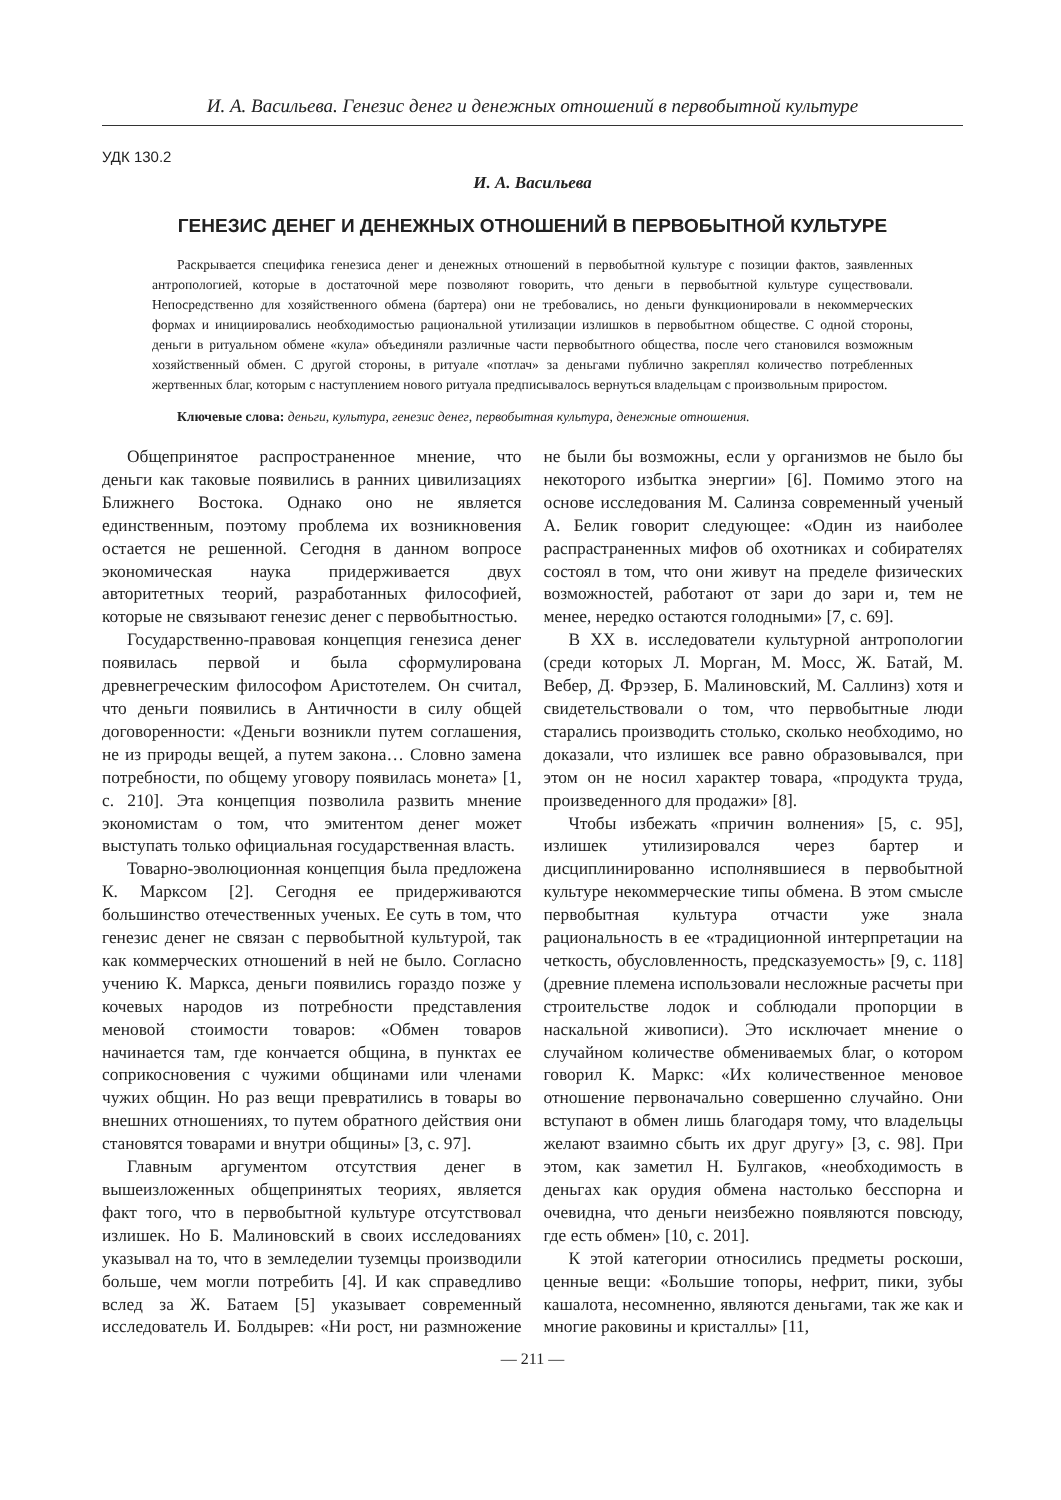И. А. Васильева. Генезис денег и денежных отношений в первобытной культуре
УДК 130.2
И. А. Васильева
ГЕНЕЗИС ДЕНЕГ И ДЕНЕЖНЫХ ОТНОШЕНИЙ В ПЕРВОБЫТНОЙ КУЛЬТУРЕ
Раскрывается специфика генезиса денег и денежных отношений в первобытной культуре с позиции фактов, заявленных антропологией, которые в достаточной мере позволяют говорить, что деньги в первобытной культуре существовали. Непосредственно для хозяйственного обмена (бартера) они не требовались, но деньги функционировали в некоммерческих формах и инициировались необходимостью рациональной утилизации излишков в первобытном обществе. С одной стороны, деньги в ритуальном обмене «кула» объединяли различные части первобытного общества, после чего становился возможным хозяйственный обмен. С другой стороны, в ритуале «потлач» за деньгами публично закреплял количество потребленных жертвенных благ, которым с наступлением нового ритуала предписывалось вернуться владельцам с произвольным приростом.
Ключевые слова: деньги, культура, генезис денег, первобытная культура, денежные отношения.
Общепринятое распространенное мнение, что деньги как таковые появились в ранних цивилизациях Ближнего Востока. Однако оно не является единственным, поэтому проблема их возникновения остается не решенной. Сегодня в данном вопросе экономическая наука придерживается двух авторитетных теорий, разработанных философией, которые не связывают генезис денег с первобытностью.
Государственно-правовая концепция генезиса денег появилась первой и была сформулирована древнегреческим философом Аристотелем. Он считал, что деньги появились в Античности в силу общей договоренности: «Деньги возникли путем соглашения, не из природы вещей, а путем закона… Словно замена потребности, по общему уговору появилась монета» [1, с. 210]. Эта концепция позволила развить мнение экономистам о том, что эмитентом денег может выступать только официальная государственная власть.
Товарно-эволюционная концепция была предложена К. Марксом [2]. Сегодня ее придерживаются большинство отечественных ученых. Ее суть в том, что генезис денег не связан с первобытной культурой, так как коммерческих отношений в ней не было. Согласно учению К. Маркса, деньги появились гораздо позже у кочевых народов из потребности представления меновой стоимости товаров: «Обмен товаров начинается там, где кончается община, в пунктах ее соприкосновения с чужими общинами или членами чужих общин. Но раз вещи превратились в товары во внешних отношениях, то путем обратного действия они становятся товарами и внутри общины» [3, с. 97].
Главным аргументом отсутствия денег в вышеизложенных общепринятых теориях, является факт того, что в первобытной культуре отсутствовал излишек. Но Б. Малиновский в своих исследованиях указывал на то, что в земледелии туземцы производили больше, чем могли потребить [4]. И как справедливо вслед за Ж. Батаем [5] указывает современный исследователь И. Болдырев: «Ни рост, ни размножение не были бы возможны, если у организмов не было бы некоторого избытка энергии» [6]. Помимо этого на основе исследования М. Салинза современный ученый А. Белик говорит следующее: «Один из наиболее распрастраненных мифов об охотниках и собирателях состоял в том, что они живут на пределе физических возможностей, работают от зари до зари и, тем не менее, нередко остаются голодными» [7, с. 69].
В XX в. исследователи культурной антропологии (среди которых Л. Морган, М. Мосс, Ж. Батай, М. Вебер, Д. Фрэзер, Б. Малиновский, М. Саллинз) хотя и свидетельствовали о том, что первобытные люди старались производить столько, сколько необходимо, но доказали, что излишек все равно образовывался, при этом он не носил характер товара, «продукта труда, произведенного для продажи» [8].
Чтобы избежать «причин волнения» [5, с. 95], излишек утилизировался через бартер и дисциплинированно исполнявшиеся в первобытной культуре некоммерческие типы обмена. В этом смысле первобытная культура отчасти уже знала рациональность в ее «традиционной интерпретации на четкость, обусловленность, предсказуемость» [9, с. 118] (древние племена использовали несложные расчеты при строительстве лодок и соблюдали пропорции в наскальной живописи). Это исключает мнение о случайном количестве обмениваемых благ, о котором говорил К. Маркс: «Их количественное меновое отношение первоначально совершенно случайно. Они вступают в обмен лишь благодаря тому, что владельцы желают взаимно сбыть их друг другу» [3, с. 98]. При этом, как заметил Н. Булгаков, «необходимость в деньгах как орудия обмена настолько бесспорна и очевидна, что деньги неизбежно появляются повсюду, где есть обмен» [10, с. 201].
К этой категории относились предметы роскоши, ценные вещи: «Большие топоры, нефрит, пики, зубы кашалота, несомненно, являются деньгами, так же как и многие раковины и кристаллы» [11,
— 211 —